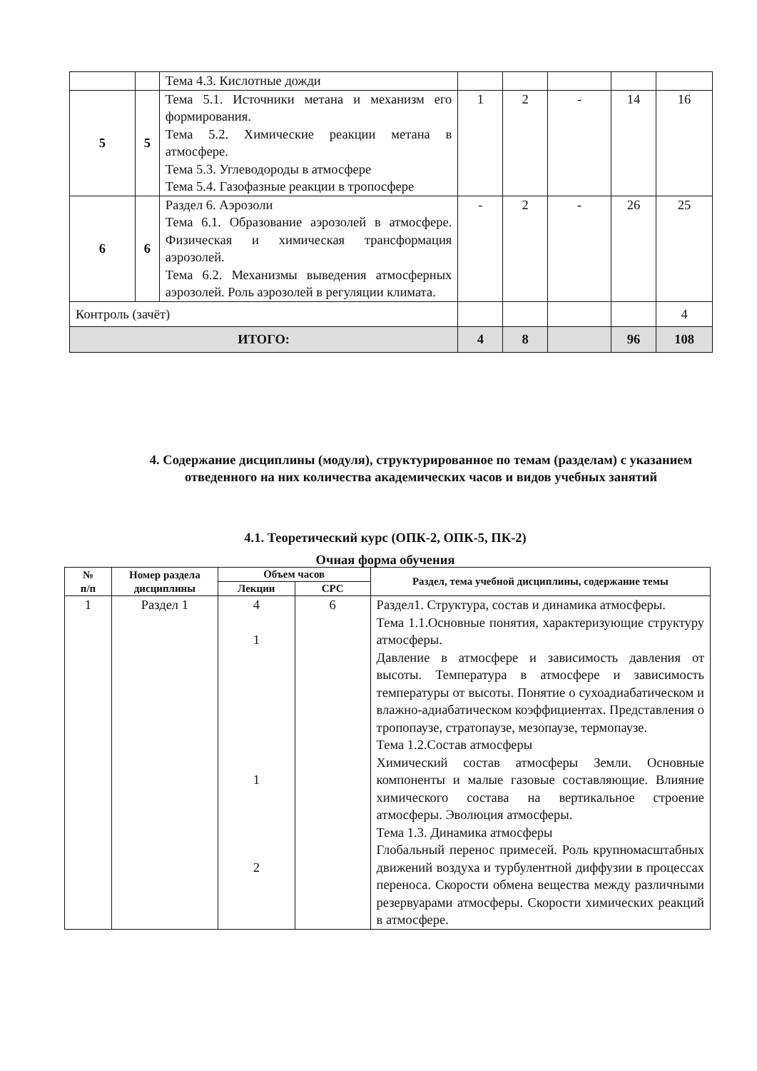| | | Тема 4.3. Кислотные дожди | | | | | |
| 5 | 5 | Тема 5.1. Источники метана и механизм его формирования. Тема 5.2. Химические реакции метана в атмосфере. Тема 5.3. Углеводороды в атмосфере Тема 5.4. Газофазные реакции в тропосфере | 1 | 2 | - | 14 | 16 |
| 6 | 6 | Раздел 6. Аэрозоли Тема 6.1. Образование аэрозолей в атмосфере. Физическая и химическая трансформация аэрозолей. Тема 6.2. Механизмы выведения атмосферных аэрозолей. Роль аэрозолей в регуляции климата. | - | 2 | - | 26 | 25 |
| Контроль (зачёт) | | | | | | | 4 |
| ИТОГО: | | | 4 | 8 | | 96 | 108 |
4. Содержание дисциплины (модуля), структурированное по темам (разделам) с указанием отведенного на них количества академических часов и видов учебных занятий
4.1. Теоретический курс (ОПК-2, ОПК-5, ПК-2)
Очная форма обучения
| № п/п | Номер раздела дисциплины | Объем часов | | Раздел, тема учебной дисциплины, содержание темы |
| --- | --- | --- | --- | --- |
| | | Лекции | СРС | |
| 1 | Раздел 1 | 4 1 1 2 | 6 | Раздел1. Структура, состав и динамика атмосферы. Тема 1.1.Основные понятия, характеризующие структуру атмосферы. Давление в атмосфере и зависимость давления от высоты. Температура в атмосфере и зависимость температуры от высоты. Понятие о сухоадиабатическом и влажно-адиабатическом коэффициентах. Представления о тропопаузе, стратопаузе, мезопаузе, термопаузе. Тема 1.2.Состав атмосферы Химический состав атмосферы Земли. Основные компоненты и малые газовые составляющие. Влияние химического состава на вертикальное строение атмосферы. Эволюция атмосферы. Тема 1.3. Динамика атмосферы Глобальный перенос примесей. Роль крупномасштабных движений воздуха и турбулентной диффузии в процессах переноса. Скорости обмена вещества между различными резервуарами атмосферы. Скорости химических реакций в атмосфере. |